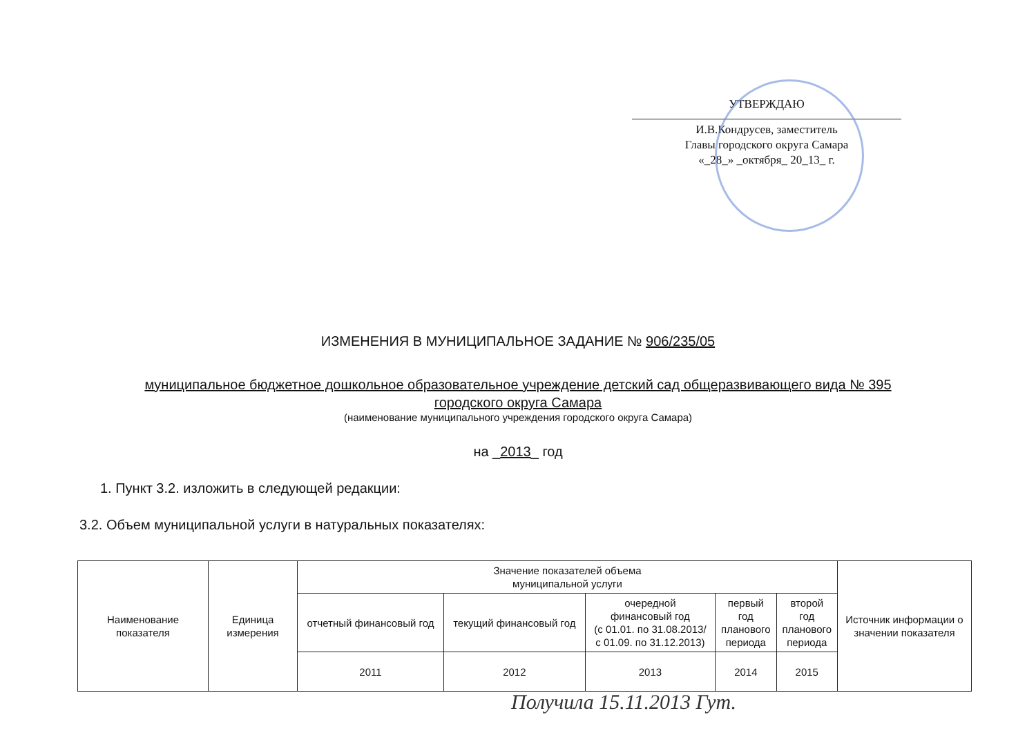УТВЕРЖДАЮ
И.В.Кондрусев, заместитель
Главы городского округа Самара
«_28_» _октября_ 20_13_ г.
ИЗМЕНЕНИЯ В МУНИЦИПАЛЬНОЕ ЗАДАНИЕ № 906/235/05
муниципальное бюджетное дошкольное образовательное учреждение детский сад общеразвивающего вида № 395
городского округа Самара
(наименование муниципального учреждения городского округа Самара)
на _2013_ год
1. Пункт 3.2. изложить в следующей редакции:
3.2. Объем муниципальной услуги в натуральных показателях:
| Наименование показателя | Единица измерения | Значение показателей объема муниципальной услуги | | | | | Источник информации о значении показателя |
| --- | --- | --- | --- | --- | --- | --- | --- |
| | | отчетный финансовый год | текущий финансовый год | очередной финансовый год (с 01.01. по 31.08.2013/ с 01.09. по 31.12.2013) | первый год планового периода | второй год планового периода | |
| | | 2011 | 2012 | 2013 | 2014 | 2015 | |
Получила 15.11.2013 Гут.